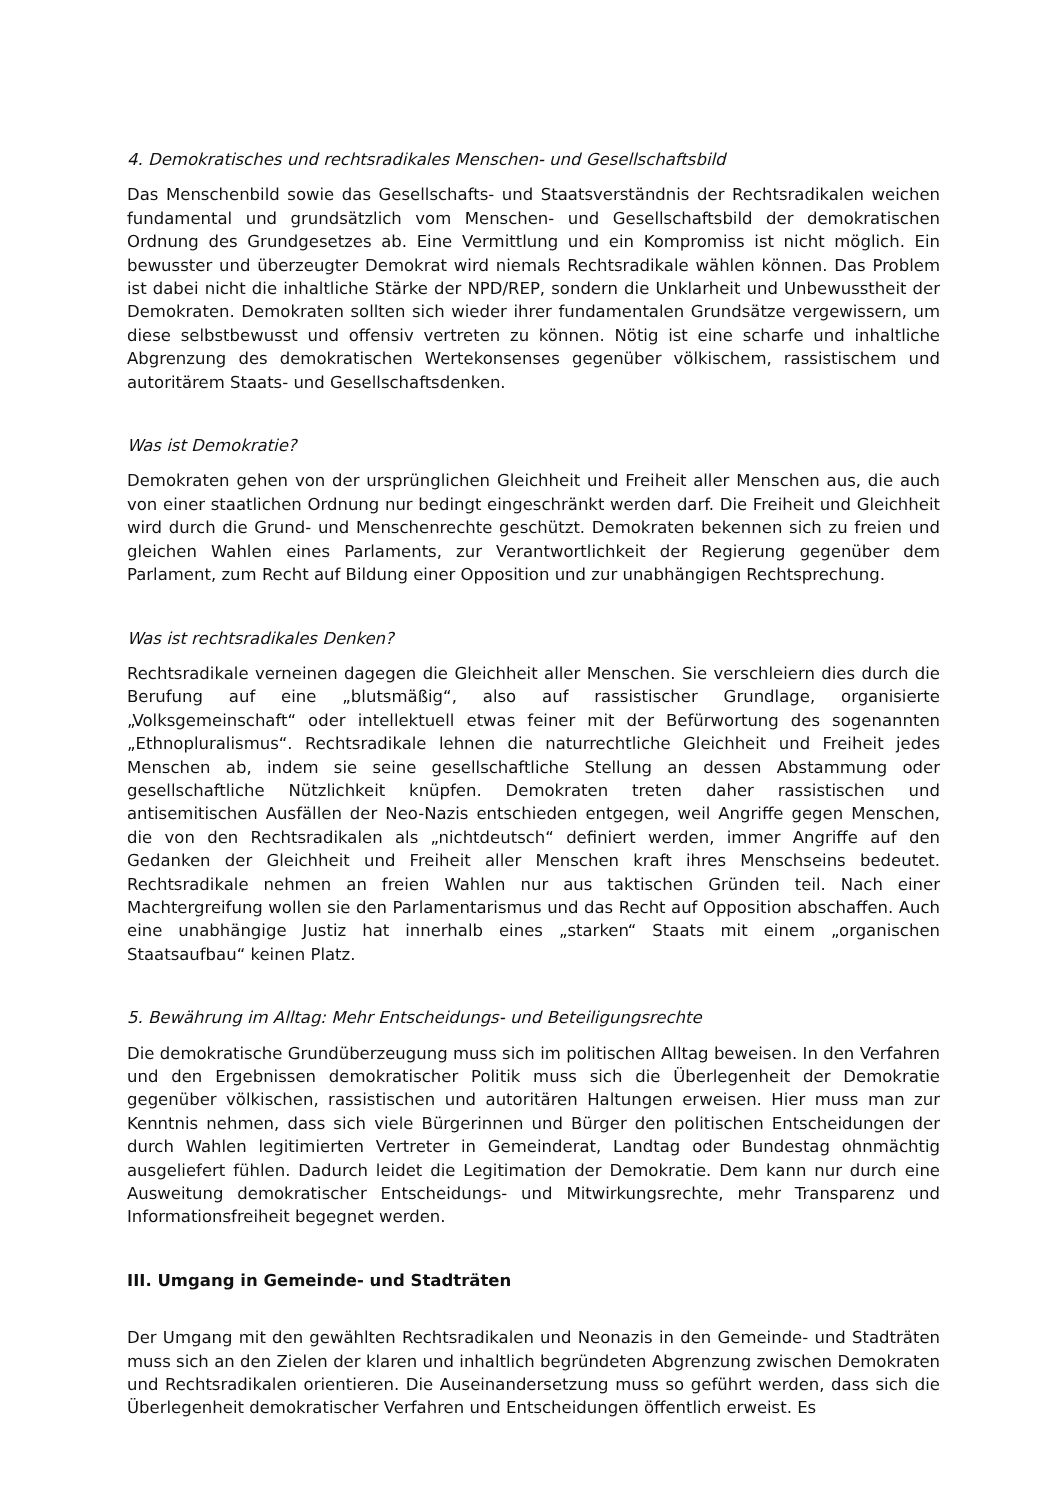4. Demokratisches und rechtsradikales Menschen- und Gesellschaftsbild
Das Menschenbild sowie das Gesellschafts- und Staatsverständnis der Rechtsradikalen weichen fundamental und grundsätzlich vom Menschen- und Gesellschaftsbild der demokratischen Ordnung des Grundgesetzes ab. Eine Vermittlung und ein Kompromiss ist nicht möglich. Ein bewusster und überzeugter Demokrat wird niemals Rechtsradikale wählen können. Das Problem ist dabei nicht die inhaltliche Stärke der NPD/REP, sondern die Unklarheit und Unbewusstheit der Demokraten. Demokraten sollten sich wieder ihrer fundamentalen Grundsätze vergewissern, um diese selbstbewusst und offensiv vertreten zu können. Nötig ist eine scharfe und inhaltliche Abgrenzung des demokratischen Wertekonsenses gegenüber völkischem, rassistischem und autoritärem Staats- und Gesellschaftsdenken.
Was ist Demokratie?
Demokraten gehen von der ursprünglichen Gleichheit und Freiheit aller Menschen aus, die auch von einer staatlichen Ordnung nur bedingt eingeschränkt werden darf. Die Freiheit und Gleichheit wird durch die Grund- und Menschenrechte geschützt. Demokraten bekennen sich zu freien und gleichen Wahlen eines Parlaments, zur Verantwortlichkeit der Regierung gegenüber dem Parlament, zum Recht auf Bildung einer Opposition und zur unabhängigen Rechtsprechung.
Was ist rechtsradikales Denken?
Rechtsradikale verneinen dagegen die Gleichheit aller Menschen. Sie verschleiern dies durch die Berufung auf eine „blutsmäßig“, also auf rassistischer Grundlage, organisierte „Volksgemeinschaft“ oder intellektuell etwas feiner mit der Befürwortung des sogenannten „Ethnopluralismus“. Rechtsradikale lehnen die naturrechtliche Gleichheit und Freiheit jedes Menschen ab, indem sie seine gesellschaftliche Stellung an dessen Abstammung oder gesellschaftliche Nützlichkeit knüpfen. Demokraten treten daher rassistischen und antisemitischen Ausfällen der Neo-Nazis entschieden entgegen, weil Angriffe gegen Menschen, die von den Rechtsradikalen als „nichtdeutsch“ definiert werden, immer Angriffe auf den Gedanken der Gleichheit und Freiheit aller Menschen kraft ihres Menschseins bedeutet. Rechtsradikale nehmen an freien Wahlen nur aus taktischen Gründen teil. Nach einer Machtergreifung wollen sie den Parlamentarismus und das Recht auf Opposition abschaffen. Auch eine unabhängige Justiz hat innerhalb eines „starken“ Staats mit einem „organischen Staatsaufbau“ keinen Platz.
5. Bewährung im Alltag: Mehr Entscheidungs- und Beteiligungsrechte
Die demokratische Grundüberzeugung muss sich im politischen Alltag beweisen. In den Verfahren und den Ergebnissen demokratischer Politik muss sich die Überlegenheit der Demokratie gegenüber völkischen, rassistischen und autoritären Haltungen erweisen. Hier muss man zur Kenntnis nehmen, dass sich viele Bürgerinnen und Bürger den politischen Entscheidungen der durch Wahlen legitimierten Vertreter in Gemeinderat, Landtag oder Bundestag ohnmächtig ausgeliefert fühlen. Dadurch leidet die Legitimation der Demokratie. Dem kann nur durch eine Ausweitung demokratischer Entscheidungs- und Mitwirkungsrechte, mehr Transparenz und Informationsfreiheit begegnet werden.
III. Umgang in Gemeinde- und Stadträten
Der Umgang mit den gewählten Rechtsradikalen und Neonazis in den Gemeinde- und Stadträten muss sich an den Zielen der klaren und inhaltlich begründeten Abgrenzung zwischen Demokraten und Rechtsradikalen orientieren. Die Auseinandersetzung muss so geführt werden, dass sich die Überlegenheit demokratischer Verfahren und Entscheidungen öffentlich erweist. Es